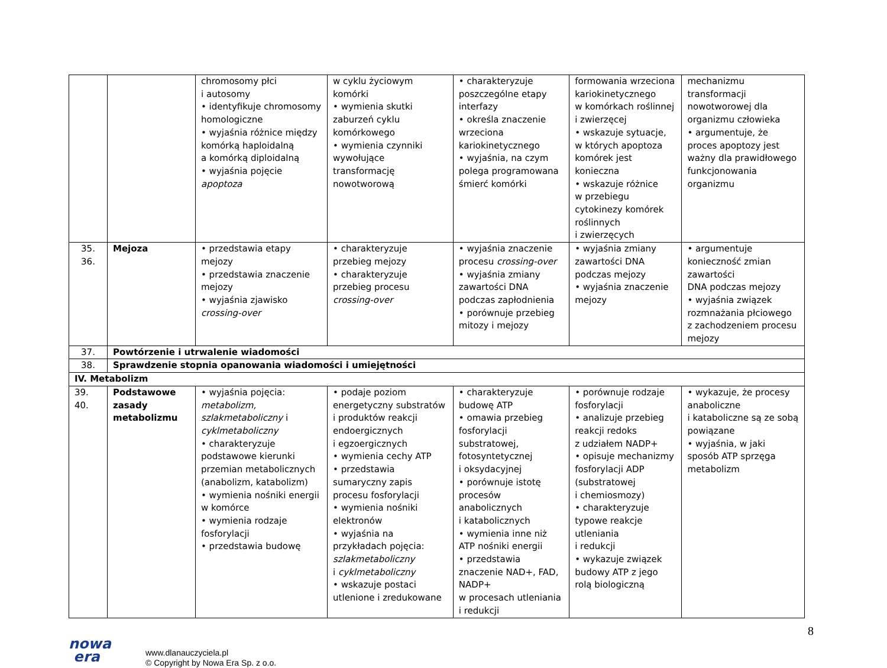| | | chromosomy płci i autosomy • identyfikuje chromosomy homologiczne • wyjaśnia różnice między komórką haploidalną a komórką diploidalną • wyjaśnia pojęcie apoptoza | w cyklu życiowym komórki • wymienia skutki zaburzeń cyklu komórkowego • wymienia czynniki wywołujące transformację nowotworową | • charakteryzuje poszczególne etapy interfazy • określa znaczenie wrzeciona kariokinetycznego • wyjaśnia, na czym polega programowana śmierć komórki | formowania wrzeciona kariokinetycznego w komórkach roślinnej i zwierzęcej • wskazuje sytuacje, w których apoptoza komórek jest konieczna • wskazuje różnice w przebiegu cytokinezy komórek roślinnych i zwierzęcych | mechanizmu transformacji nowotworowej dla organizmu człowieka • argumentuje, że proces apoptozy jest ważny dla prawidłowego funkcjonowania organizmu |
| 35. 36. | Mejoza | • przedstawia etapy mejozy • przedstawia znaczenie mejozy • wyjaśnia zjawisko crossing-over | • charakteryzuje przebieg mejozy • charakteryzuje przebieg procesu crossing-over | • wyjaśnia znaczenie procesu crossing-over • wyjaśnia zmiany zawartości DNA podczas zapłodnienia • porównuje przebieg mitozy i mejozy | • wyjaśnia zmiany zawartości DNA podczas mejozy • wyjaśnia znaczenie mejozy | • argumentuje konieczność zmian zawartości DNA podczas mejozy • wyjaśnia związek rozmnażania płciowego z zachodzeniem procesu mejozy |
| 37. | Powtórzenie i utrwalenie wiadomości | | | | | |
| 38. | Sprawdzenie stopnia opanowania wiadomości i umiejętności | | | | | |
| IV. Metabolizm | | | | | | |
| 39. 40. | Podstawowe zasady metabolizmu | • wyjaśnia pojęcia: metabolizm, szlakmetaboliczny i cyklmetaboliczny • charakteryzuje podstawowe kierunki przemian metabolicznych (anabolizm, katabolizm) • wymienia nośniki energii w komórce • wymienia rodzaje fosforylacji • przedstawia budowę | • podaje poziom energetyczny substratów i produktów reakcji endoergicznych i egzoergicznych • wymienia cechy ATP • przedstawia sumaryczny zapis procesu fosforylacji • wymienia nośniki elektronów • wyjaśnia na przykładach pojęcia: szlakmetaboliczny i cyklmetaboliczny • wskazuje postaci utlenione i zredukowane | • charakteryzuje budowę ATP • omawia przebieg fosforylacji substratowej, fotosyntetycznej i oksydacyjnej • porównuje istotę procesów anabolicznych i katabolicznych • wymienia inne niż ATP nośniki energii • przedstawia znaczenie NAD+, FAD, NADP+ w procesach utleniania i redukcji | • porównuje rodzaje fosforylacji • analizuje przebieg reakcji redoks z udziałem NADP+ • opisuje mechanizmy fosforylacji ADP (substratowej i chemiosmozy) • charakteryzuje typowe reakcje utleniania i redukcji • wykazuje związek budowy ATP z jego rolą biologiczną | • wykazuje, że procesy anaboliczne i kataboliczne są ze sobą powiązane • wyjaśnia, w jaki sposób ATP sprzęga metabolizm |
nowa
era
www.dlanauczyciela.pl
© Copyright by Nowa Era Sp. z o.o.
8